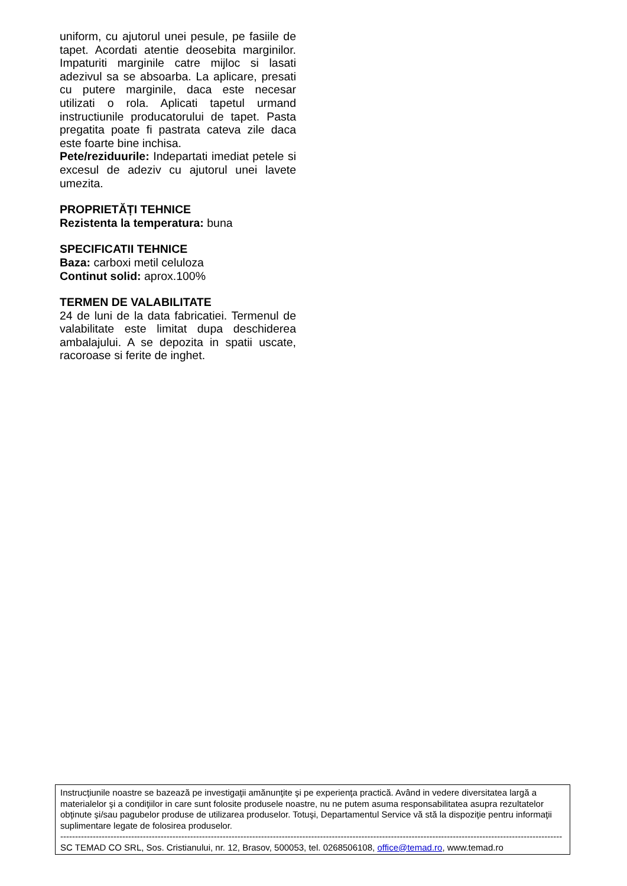uniform, cu ajutorul unei pesule, pe fasiile de tapet. Acordati atentie deosebita marginilor. Impaturiti marginile catre mijloc si lasati adezivul sa se absoarba. La aplicare, presati cu putere marginile, daca este necesar utilizati o rola. Aplicati tapetul urmand instructiunile producatorului de tapet. Pasta pregatita poate fi pastrata cateva zile daca este foarte bine inchisa.
Pete/reziduurile: Indepartati imediat petele si excesul de adeziv cu ajutorul unei lavete umezita.
PROPRIETĂȚI TEHNICE
Rezistenta la temperatura: buna
SPECIFICATII TEHNICE
Baza: carboxi metil celuloza
Continut solid: aprox.100%
TERMEN DE VALABILITATE
24 de luni de la data fabricatiei. Termenul de valabilitate este limitat dupa deschiderea ambalajului. A se depozita in spatii uscate, racoroase si ferite de inghet.
Instrucţiunile noastre se bazează pe investigaţii amănunţite şi pe experienţa practică. Având in vedere diversitatea largă a materialelor şi a condiţiilor in care sunt folosite produsele noastre, nu ne putem asuma responsabilitatea asupra rezultatelor obţinute şi/sau pagubelor produse de utilizarea produselor. Totuşi, Departamentul Service vă stă la dispoziţie pentru informaţii suplimentare legate de folosirea produselor.
--------------------------------------------------------------------------------------------------------------------------------------------------------------------------
SC TEMAD CO SRL, Sos. Cristianului, nr. 12, Brasov, 500053, tel. 0268506108, office@temad.ro, www.temad.ro